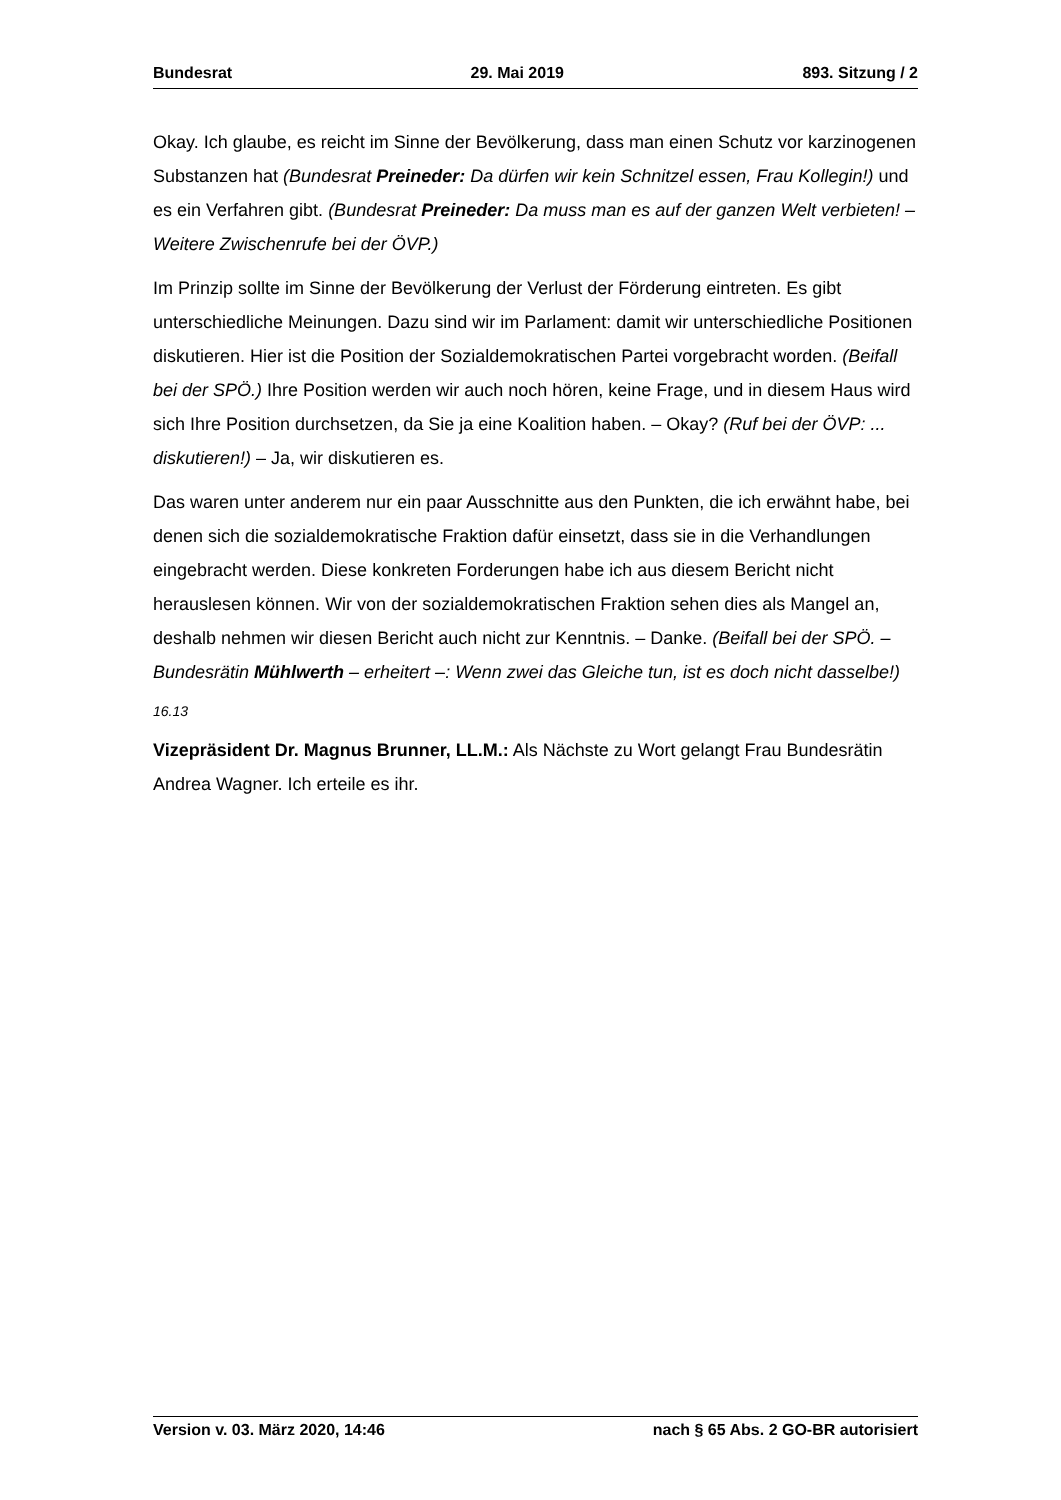Bundesrat 29. Mai 2019 893. Sitzung / 2
Okay. Ich glaube, es reicht im Sinne der Bevölkerung, dass man einen Schutz vor karzinogenen Substanzen hat (Bundesrat Preineder: Da dürfen wir kein Schnitzel essen, Frau Kollegin!) und es ein Verfahren gibt. (Bundesrat Preineder: Da muss man es auf der ganzen Welt verbieten! – Weitere Zwischenrufe bei der ÖVP.)
Im Prinzip sollte im Sinne der Bevölkerung der Verlust der Förderung eintreten. Es gibt unterschiedliche Meinungen. Dazu sind wir im Parlament: damit wir unterschiedliche Positionen diskutieren. Hier ist die Position der Sozialdemokratischen Partei vorgebracht worden. (Beifall bei der SPÖ.) Ihre Position werden wir auch noch hören, keine Frage, und in diesem Haus wird sich Ihre Position durchsetzen, da Sie ja eine Koalition haben. – Okay? (Ruf bei der ÖVP: ... diskutieren!) – Ja, wir diskutieren es.
Das waren unter anderem nur ein paar Ausschnitte aus den Punkten, die ich erwähnt habe, bei denen sich die sozialdemokratische Fraktion dafür einsetzt, dass sie in die Verhandlungen eingebracht werden. Diese konkreten Forderungen habe ich aus diesem Bericht nicht herauslesen können. Wir von der sozialdemokratischen Fraktion sehen dies als Mangel an, deshalb nehmen wir diesen Bericht auch nicht zur Kenntnis. – Danke. (Beifall bei der SPÖ. – Bundesrätin Mühlwerth – erheitert –: Wenn zwei das Gleiche tun, ist es doch nicht dasselbe!)
16.13
Vizepräsident Dr. Magnus Brunner, LL.M.: Als Nächste zu Wort gelangt Frau Bundesrätin Andrea Wagner. Ich erteile es ihr.
Version v. 03. März 2020, 14:46 nach § 65 Abs. 2 GO-BR autorisiert